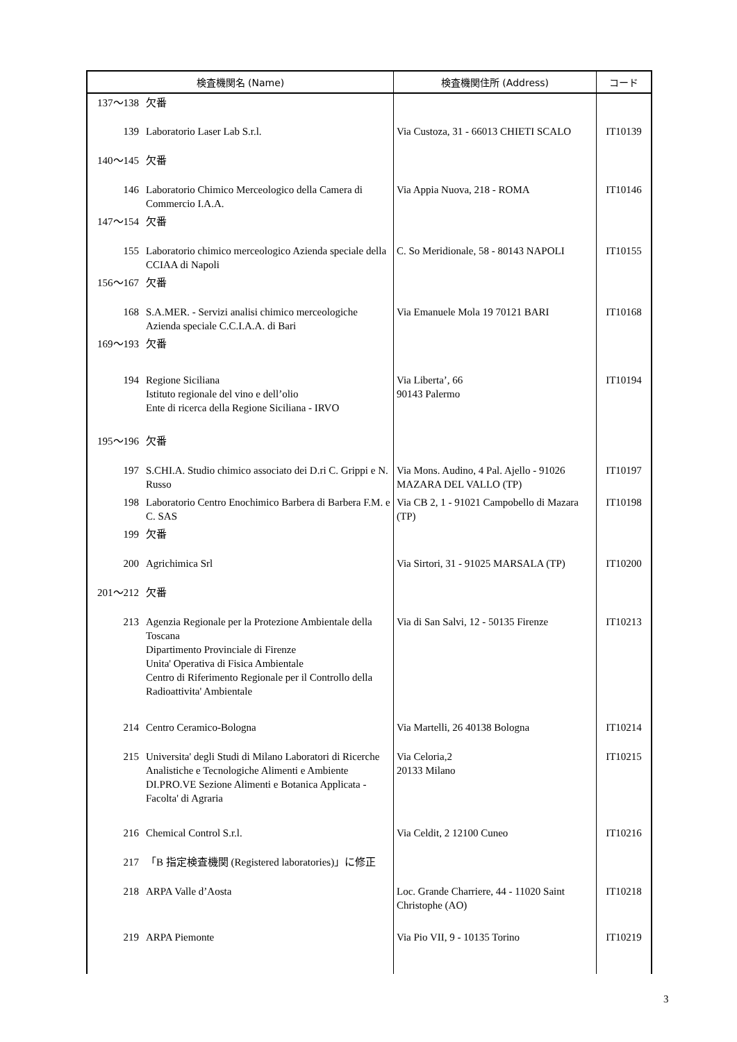| 検査機関名 (Name) | | 検査機関住所 (Address) | コード |
| --- | --- | --- | --- |
| 137～138 | 欠番 | | |
| 139 | Laboratorio Laser Lab S.r.l. | Via Custoza, 31 - 66013 CHIETI SCALO | IT10139 |
| 140～145 | 欠番 | | |
| 146 | Laboratorio Chimico Merceologico della Camera di Commercio I.A.A. | Via Appia Nuova, 218 - ROMA | IT10146 |
| 147～154 | 欠番 | | |
| 155 | Laboratorio chimico merceologico Azienda speciale della CCIAA di Napoli | C. So Meridionale, 58 - 80143 NAPOLI | IT10155 |
| 156～167 | 欠番 | | |
| 168 | S.A.MER. - Servizi analisi chimico merceologiche Azienda speciale C.C.I.A.A. di Bari | Via Emanuele Mola 19 70121 BARI | IT10168 |
| 169～193 | 欠番 | | |
| 194 | Regione Siciliana Istituto regionale del vino e dell’olio Ente di ricerca della Regione Siciliana - IRVO | Via Liberta’, 66 90143 Palermo | IT10194 |
| 195～196 | 欠番 | | |
| 197 | S.CHI.A. Studio chimico associato dei D.ri C. Grippi e N. Russo | Via Mons. Audino, 4 Pal. Ajello - 91026 MAZARA DEL VALLO (TP) | IT10197 |
| 198 | Laboratorio Centro Enochimico Barbera di Barbera F.M. e C. SAS | Via CB 2, 1 - 91021 Campobello di Mazara (TP) | IT10198 |
| 199 | 欠番 | | |
| 200 | Agrichimica Srl | Via Sirtori, 31 - 91025 MARSALA (TP) | IT10200 |
| 201～212 | 欠番 | | |
| 213 | Agenzia Regionale per la Protezione Ambientale della Toscana Dipartimento Provinciale di Firenze Unita' Operativa di Fisica Ambientale Centro di Riferimento Regionale per il Controllo della Radioattivita' Ambientale | Via di San Salvi, 12 - 50135 Firenze | IT10213 |
| 214 | Centro Ceramico-Bologna | Via Martelli, 26 40138 Bologna | IT10214 |
| 215 | Universita' degli Studi di Milano Laboratori di Ricerche Analistiche e Tecnologiche Alimenti e Ambiente DI.PRO.VE Sezione Alimenti e Botanica Applicata - Facolta' di Agraria | Via Celoria,2 20133 Milano | IT10215 |
| 216 | Chemical Control S.r.l. | Via Celdit, 2 12100 Cuneo | IT10216 |
| 217 | 「B 指定検査機関 (Registered laboratories)」に修正 | | |
| 218 | ARPA Valle d’Aosta | Loc. Grande Charriere, 44 - 11020 Saint Christophe (AO) | IT10218 |
| 219 | ARPA Piemonte | Via Pio VII, 9 - 10135 Torino | IT10219 |
3